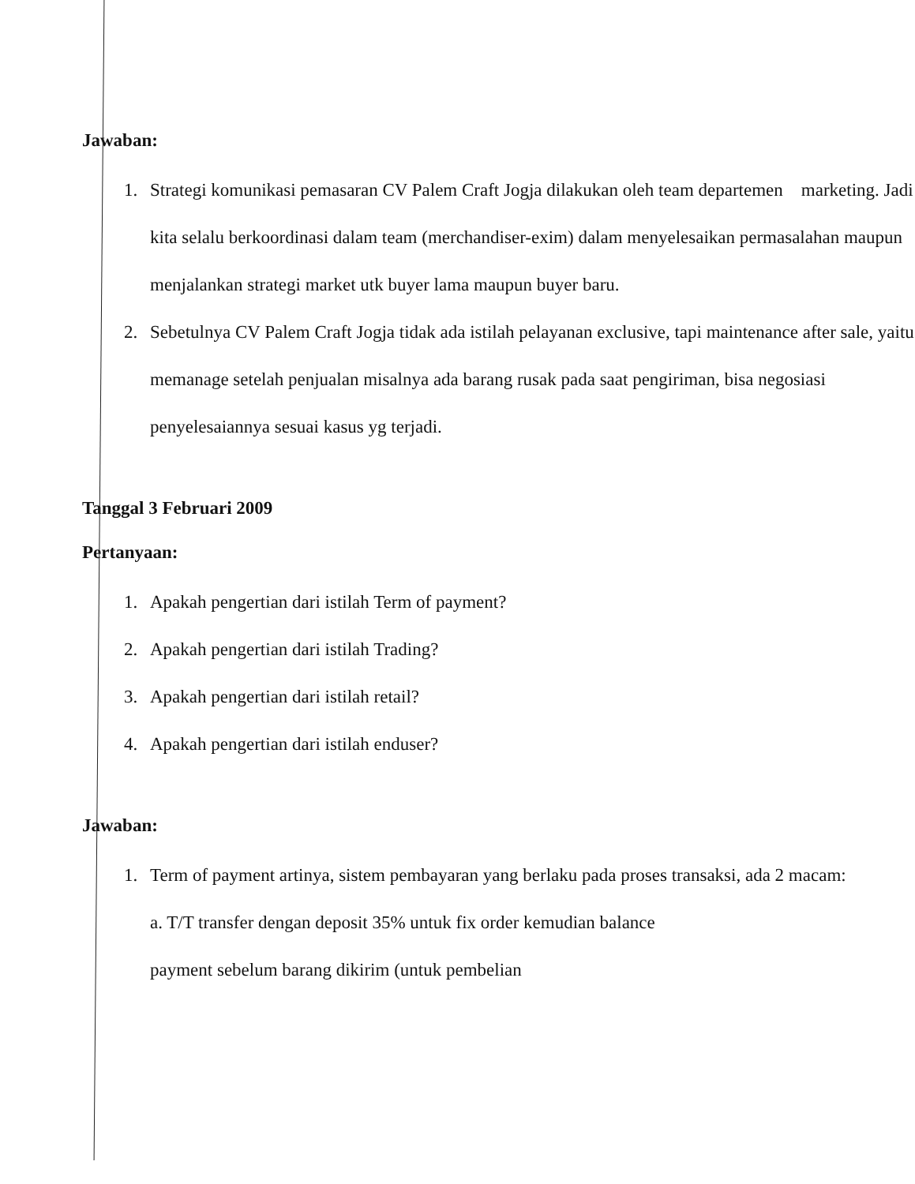Jawaban:
1. Strategi komunikasi pemasaran CV Palem Craft Jogja dilakukan oleh team departemen marketing. Jadi kita selalu berkoordinasi dalam team (merchandiser-exim) dalam menyelesaikan permasalahan maupun menjalankan strategi market utk buyer lama maupun buyer baru.
2. Sebetulnya CV Palem Craft Jogja tidak ada istilah pelayanan exclusive, tapi maintenance after sale, yaitu memanage setelah penjualan misalnya ada barang rusak pada saat pengiriman, bisa negosiasi penyelesaiannya sesuai kasus yg terjadi.
Tanggal 3 Februari 2009
Pertanyaan:
1. Apakah pengertian dari istilah Term of payment?
2. Apakah pengertian dari istilah Trading?
3. Apakah pengertian dari istilah retail?
4. Apakah pengertian dari istilah enduser?
Jawaban:
1. Term of payment artinya, sistem pembayaran yang berlaku pada proses transaksi, ada 2 macam:
a. T/T transfer dengan deposit 35% untuk fix order kemudian balance
payment sebelum barang dikirim (untuk pembelian